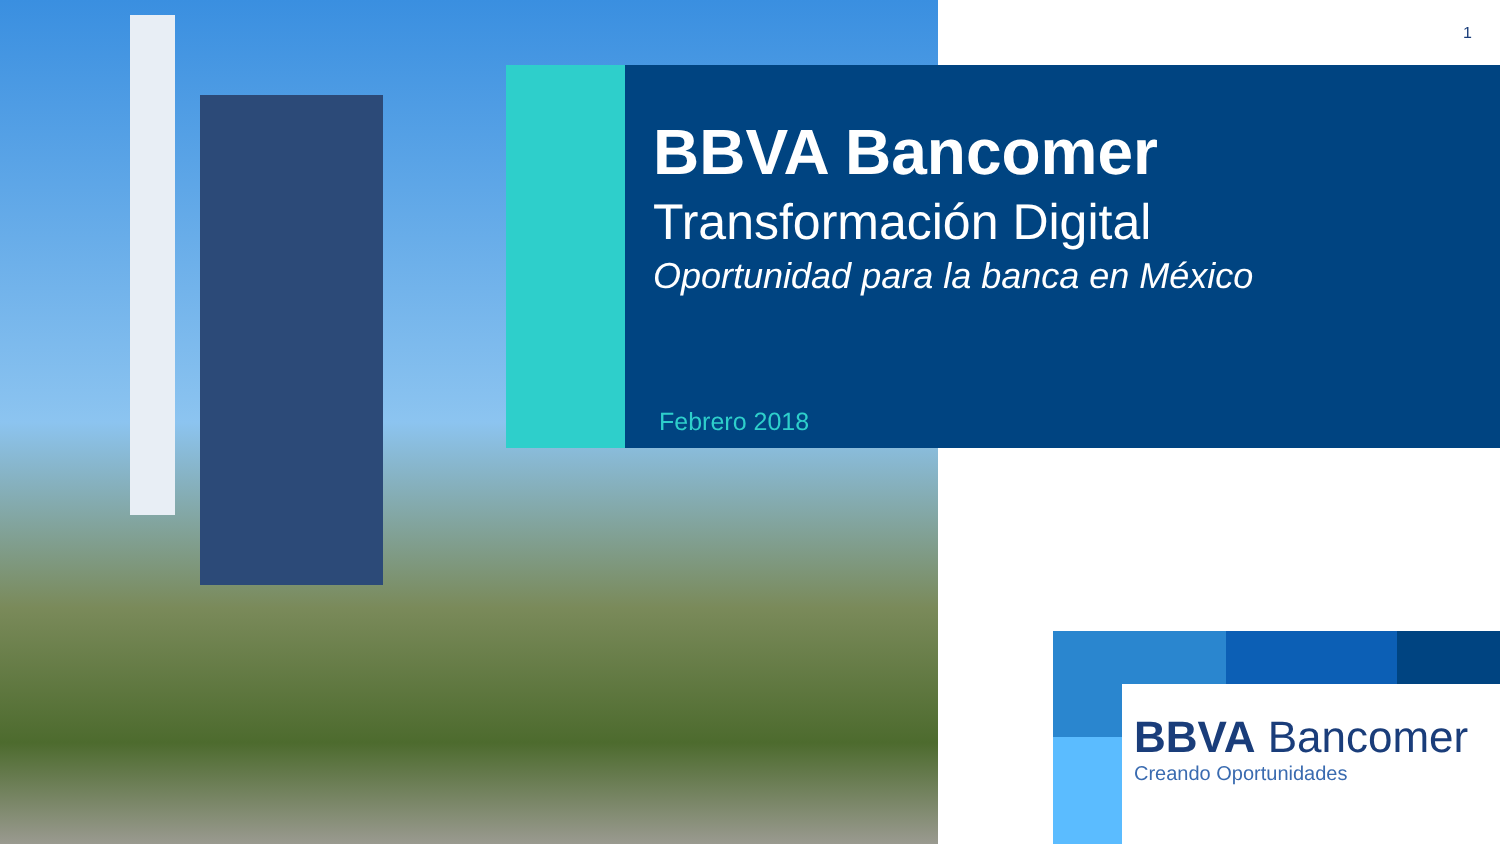1
BBVA Bancomer
Transformación Digital
Oportunidad para la banca en México
Febrero 2018
BBVA Bancomer
Creando Oportunidades